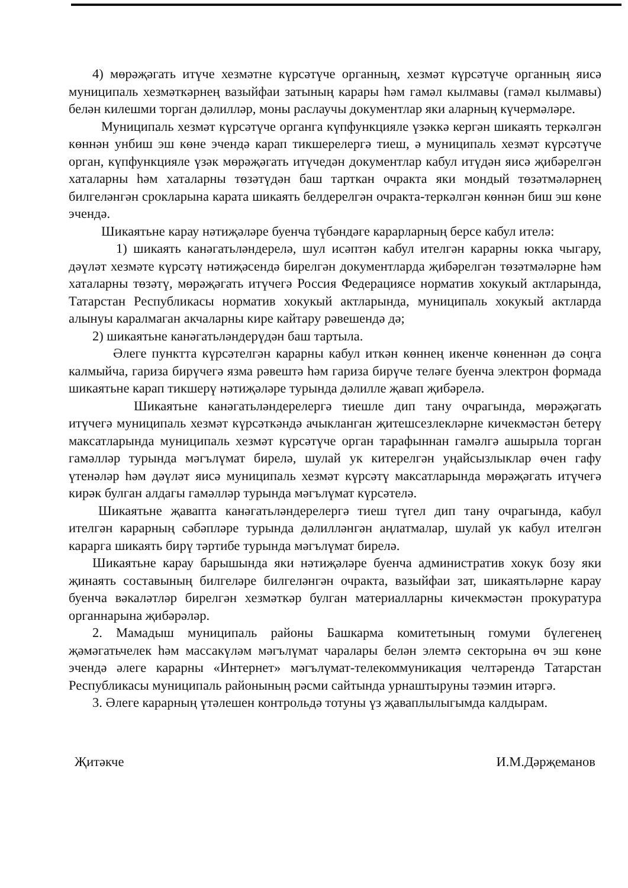4) мөрәҗәгать итүче хезмәтне күрсәтүче органның, хезмәт күрсәтүче органның яисә муниципаль хезмәткәрнең вазыйфаи затының карары һәм гамәл кылмавы (гамәл кылмавы) белән килешми торган дәлилләр, моны раслаучы документлар яки аларның күчермәләре.
Муниципаль хезмәт күрсәтүче органга күпфункцияле үзәккә кергән шикаять теркәлгән көннән унбиш эш көне эчендә карап тикшерелергә тиеш, ә муниципаль хезмәт күрсәтүче орган, күпфункцияле үзәк мөрәҗәгать итүчедән документлар кабул итүдән яисә җибәрелгән хаталарны һәм хаталарны төзәтүдән баш тарткан очракта яки мондый төзәтмәләрнең билгеләнгән срокларына карата шикаять белдерелгән очракта-теркәлгән көннән биш эш көне эчендә.
Шикаятьне карау нәтиҗәләре буенча түбәндәге карарларның берсе кабул ителә:
1) шикаять канәгатьләндерелә, шул исәптән кабул ителгән карарны юкка чыгару, дәүләт хезмәте күрсәтү нәтиҗәсендә бирелгән документларда җибәрелгән төзәтмәләрне һәм хаталарны төзәтү, мөрәҗәгать итүчегә Россия Федерациясе норматив хокукый актларында, Татарстан Республикасы норматив хокукый актларында, муниципаль хокукый актларда алынуы каралмаган акчаларны кире кайтару рәвешендә дә;
2) шикаятьне канәгатьләндерүдән баш тартыла.
Әлеге пунктта күрсәтелгән карарны кабул иткән көннең икенче көненнән дә соңга калмыйча, гариза бирүчегә язма рәвештә һәм гариза бирүче теләге буенча электрон формада шикаятьне карап тикшерү нәтиҗәләре турында дәлилле җавап җибәрелә.
Шикаятьне канәгатьләндерелергә тиешле дип тану очрагында, мөрәҗәгать итүчегә муниципаль хезмәт күрсәткәндә ачыкланган җитешсезлекләрне кичекмәстән бетерү максатларында муниципаль хезмәт күрсәтүче орган тарафыннан гамәлгә ашырыла торган гамәлләр турында мәгълүмат бирелә, шулай ук китерелгән уңайсызлыклар өчен гафу үтенәләр һәм дәүләт яисә муниципаль хезмәт күрсәтү максатларында мөрәҗәгать итүчегә кирәк булган алдагы гамәлләр турында мәгълүмат күрсәтелә.
Шикаятьне җавапта канәгатьләндерелергә тиеш түгел дип тану очрагында, кабул ителгән карарның сәбәпләре турында дәлилләнгән аңлатмалар, шулай ук кабул ителгән карарга шикаять бирү тәртибе турында мәгълүмат бирелә.
Шикаятьне карау барышында яки нәтиҗәләре буенча административ хокук бозу яки җинаять составының билгеләре билгеләнгән очракта, вазыйфаи зат, шикаятьләрне карау буенча вәкаләтләр бирелгән хезмәткәр булган материалларны кичекмәстән прокуратура органнарына җибәрәләр.
2. Мамадыш муниципаль районы Башкарма комитетының гомуми бүлегенең җәмәгатьчелек һәм массакүләм мәгълүмат чаралары белән элемтә секторына өч эш көне эчендә әлеге карарны «Интернет» мәгълүмат-телекоммуникация челтәрендә Татарстан Республикасы муниципаль районының рәсми сайтында урнаштыруны тәэмин итәргә.
3. Әлеге карарның үтәлешен контрольдә тотуны үз җаваплылыгымда калдырам.
Җитәкче И.М.Дәрҗеманов